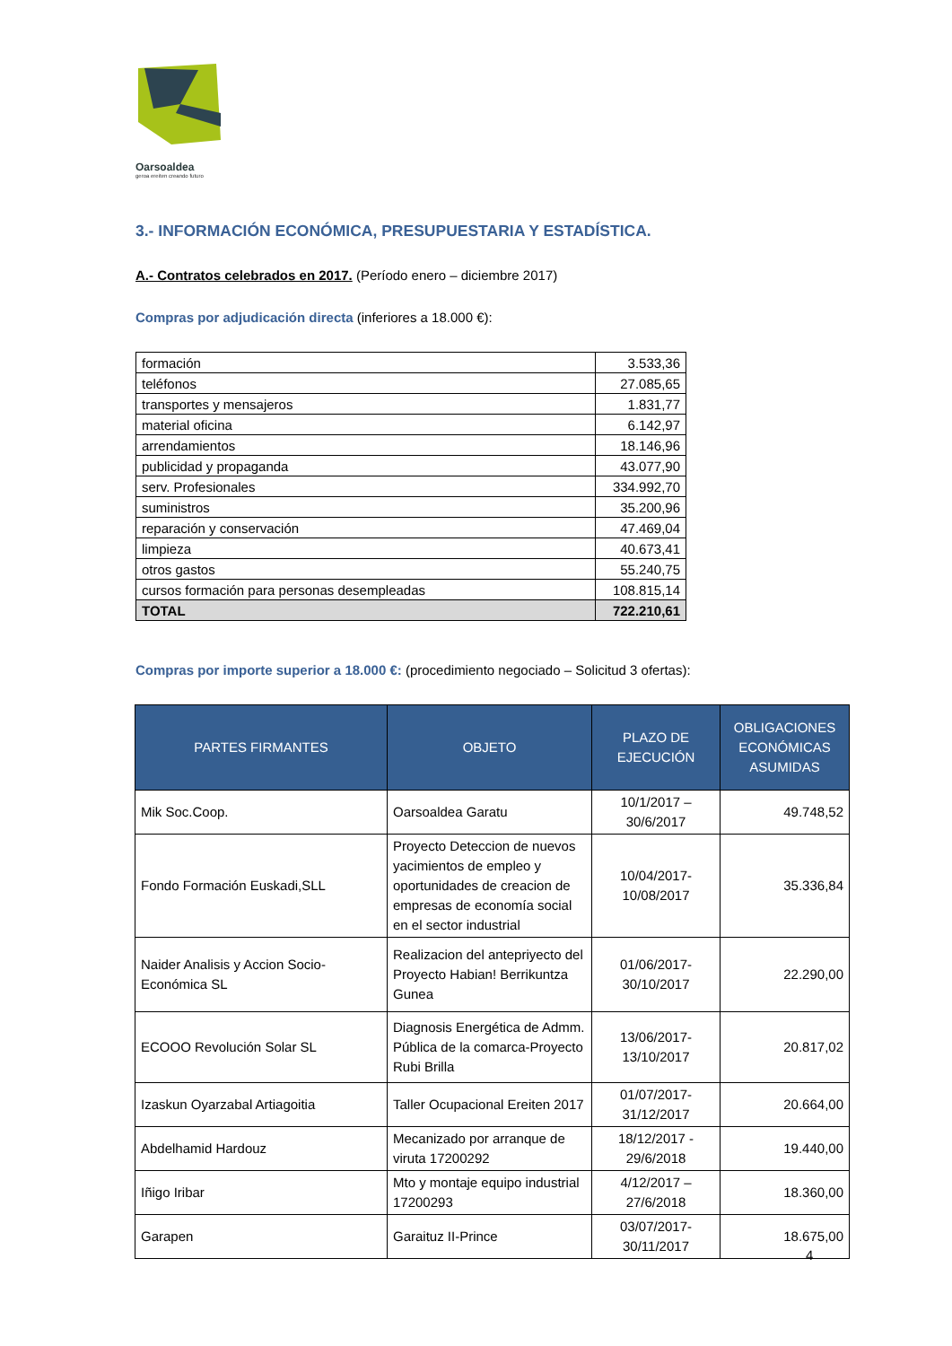Oarsoaldea
geroa ereiten creando futuro
3.- INFORMACIÓN ECONÓMICA, PRESUPUESTARIA Y ESTADÍSTICA.
A.- Contratos celebrados en 2017. (Período enero – diciembre 2017)
Compras por adjudicación directa (inferiores a 18.000 €):
| formación | 3.533,36 |
| teléfonos | 27.085,65 |
| transportes y mensajeros | 1.831,77 |
| material oficina | 6.142,97 |
| arrendamientos | 18.146,96 |
| publicidad y propaganda | 43.077,90 |
| serv. Profesionales | 334.992,70 |
| suministros | 35.200,96 |
| reparación y conservación | 47.469,04 |
| limpieza | 40.673,41 |
| otros gastos | 55.240,75 |
| cursos formación para personas desempleadas | 108.815,14 |
| TOTAL | 722.210,61 |
Compras por importe superior a 18.000 €: (procedimiento negociado – Solicitud 3 ofertas):
| PARTES FIRMANTES | OBJETO | PLAZO DE EJECUCIÓN | OBLIGACIONES ECONÓMICAS ASUMIDAS |
| --- | --- | --- | --- |
| Mik Soc.Coop. | Oarsoaldea Garatu | 10/1/2017 – 30/6/2017 | 49.748,52 |
| Fondo Formación Euskadi,SLL | Proyecto Deteccion de nuevos yacimientos de empleo y oportunidades de creacion de empresas de economía social en el sector industrial | 10/04/2017- 10/08/2017 | 35.336,84 |
| Naider Analisis y Accion Socio-Económica SL | Realizacion del antepriyecto del Proyecto Habian! Berrikuntza Gunea | 01/06/2017- 30/10/2017 | 22.290,00 |
| ECOOO Revolución Solar SL | Diagnosis Energética de Admm. Pública de la comarca-Proyecto Rubi Brilla | 13/06/2017- 13/10/2017 | 20.817,02 |
| Izaskun Oyarzabal Artiagoitia | Taller Ocupacional Ereiten 2017 | 01/07/2017- 31/12/2017 | 20.664,00 |
| Abdelhamid Hardouz | Mecanizado por arranque de viruta 17200292 | 18/12/2017 - 29/6/2018 | 19.440,00 |
| Iñigo Iribar | Mto y montaje equipo industrial 17200293 | 4/12/2017 – 27/6/2018 | 18.360,00 |
| Garapen | Garaituz II-Prince | 03/07/2017- 30/11/2017 | 18.675,00 |
4